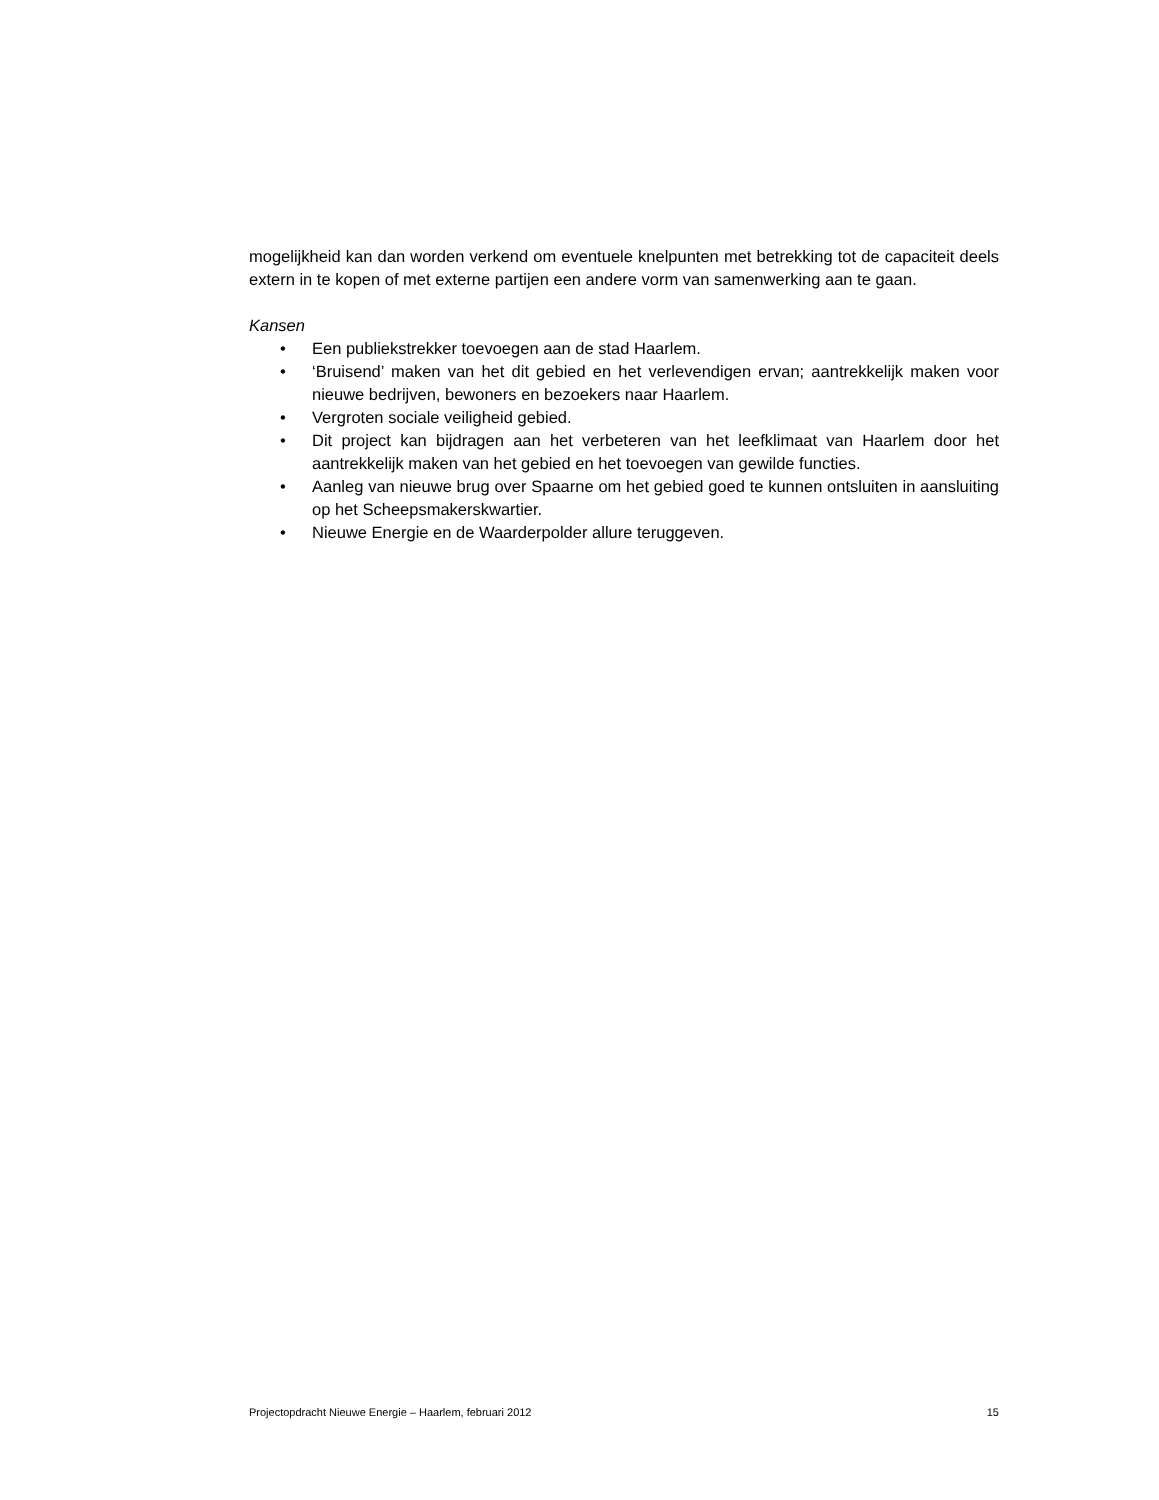mogelijkheid kan dan worden verkend om eventuele knelpunten met betrekking tot de capaciteit deels extern in te kopen of met externe partijen een andere vorm van samenwerking aan te gaan.
Kansen
• Een publiekstrekker toevoegen aan de stad Haarlem.
• ‘Bruisend’ maken van het dit gebied en het verlevendigen ervan; aantrekkelijk maken voor nieuwe bedrijven, bewoners en bezoekers naar Haarlem.
• Vergroten sociale veiligheid gebied.
• Dit project kan bijdragen aan het verbeteren van het leefklimaat van Haarlem door het aantrekkelijk maken van het gebied en het toevoegen van gewilde functies.
• Aanleg van nieuwe brug over Spaarne om het gebied goed te kunnen ontsluiten in aansluiting op het Scheepsmakerskwartier.
• Nieuwe Energie en de Waarderpolder allure teruggeven.
Projectopdracht Nieuwe Energie – Haarlem, februari 2012 15